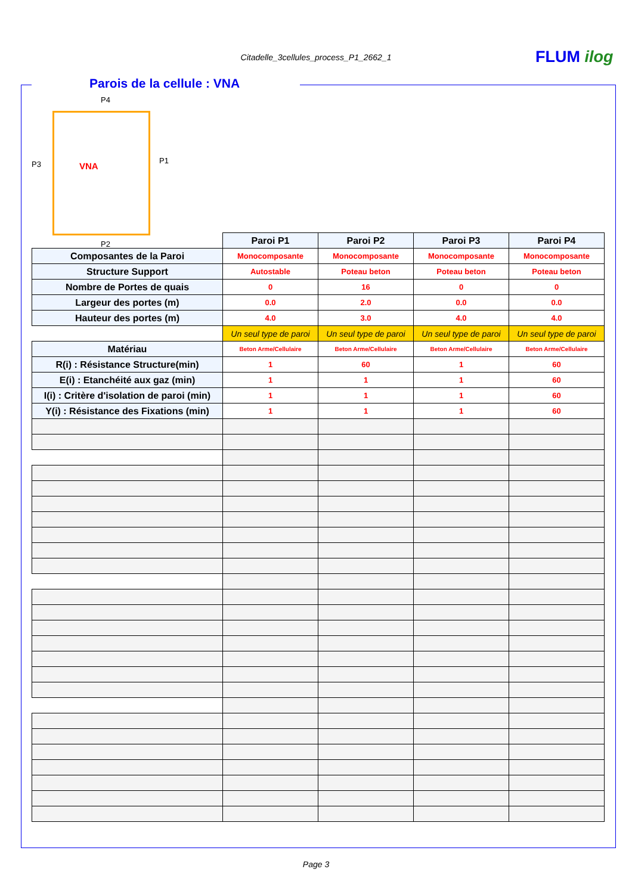Citadelle_3cellules_process_P1_2662_1 FLUM ilog
Parois de la cellule : VNA
P4
P3 P1
VNA
P2
| | Paroi P1 | Paroi P2 | Paroi P3 | Paroi P4 |
| Composantes de la Paroi | Monocomposante | Monocomposante | Monocomposante | Monocomposante |
| Structure Support | Autostable | Poteau beton | Poteau beton | Poteau beton |
| Nombre de Portes de quais | 0 | 16 | 0 | 0 |
| Largeur des portes (m) | 0.0 | 2.0 | 0.0 | 0.0 |
| Hauteur des portes (m) | 4.0 | 3.0 | 4.0 | 4.0 |
| | Un seul type de paroi | Un seul type de paroi | Un seul type de paroi | Un seul type de paroi |
| Matériau | Beton Arme/Cellulaire | Beton Arme/Cellulaire | Beton Arme/Cellulaire | Beton Arme/Cellulaire |
| R(i) : Résistance Structure(min) | 1 | 60 | 1 | 60 |
| E(i) : Etanchéité aux gaz (min) | 1 | 1 | 1 | 60 |
| I(i) : Critère d'isolation de paroi (min) | 1 | 1 | 1 | 60 |
| Y(i) : Résistance des Fixations (min) | 1 | 1 | 1 | 60 |
Page 3